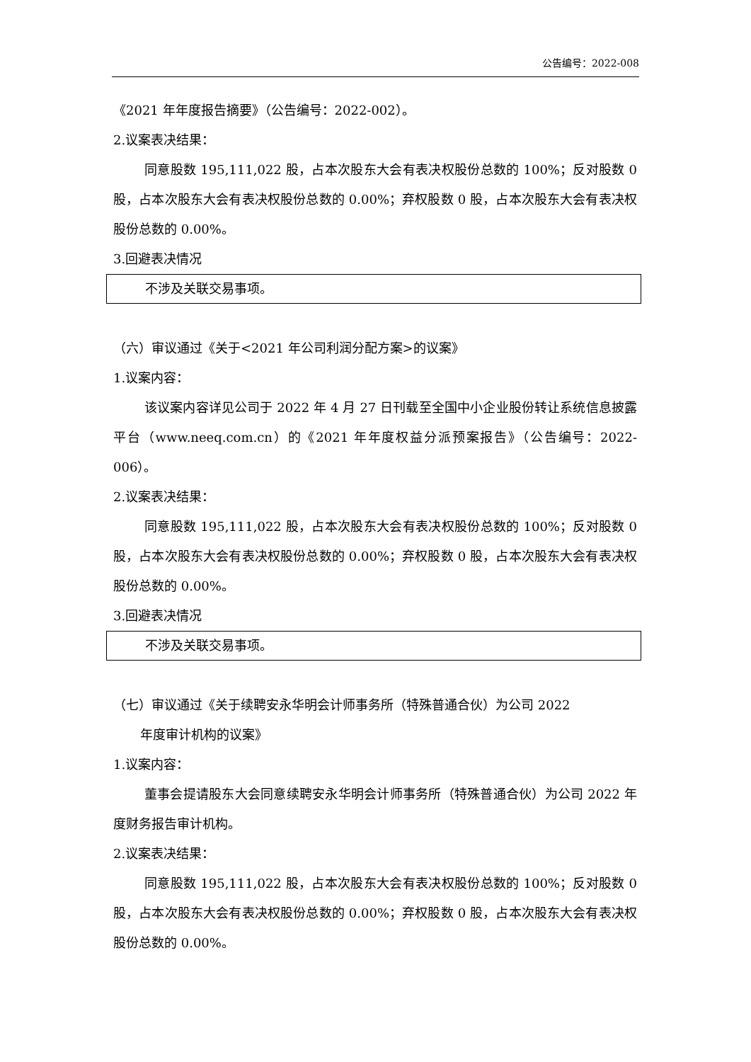公告编号：2022-008
《2021 年年度报告摘要》（公告编号：2022-002）。
2.议案表决结果：
同意股数 195,111,022 股，占本次股东大会有表决权股份总数的 100%；反对股数 0 股，占本次股东大会有表决权股份总数的 0.00%；弃权股数 0 股，占本次股东大会有表决权股份总数的 0.00%。
3.回避表决情况
不涉及关联交易事项。
（六）审议通过《关于<2021 年公司利润分配方案>的议案》
1.议案内容：
该议案内容详见公司于 2022 年 4 月 27 日刊载至全国中小企业股份转让系统信息披露平台（www.neeq.com.cn）的《2021 年年度权益分派预案报告》（公告编号：2022-006）。
2.议案表决结果：
同意股数 195,111,022 股，占本次股东大会有表决权股份总数的 100%；反对股数 0 股，占本次股东大会有表决权股份总数的 0.00%；弃权股数 0 股，占本次股东大会有表决权股份总数的 0.00%。
3.回避表决情况
不涉及关联交易事项。
（七）审议通过《关于续聘安永华明会计师事务所（特殊普通合伙）为公司 2022
年度审计机构的议案》
1.议案内容：
董事会提请股东大会同意续聘安永华明会计师事务所（特殊普通合伙）为公司 2022 年度财务报告审计机构。
2.议案表决结果：
同意股数 195,111,022 股，占本次股东大会有表决权股份总数的 100%；反对股数 0 股，占本次股东大会有表决权股份总数的 0.00%；弃权股数 0 股，占本次股东大会有表决权股份总数的 0.00%。